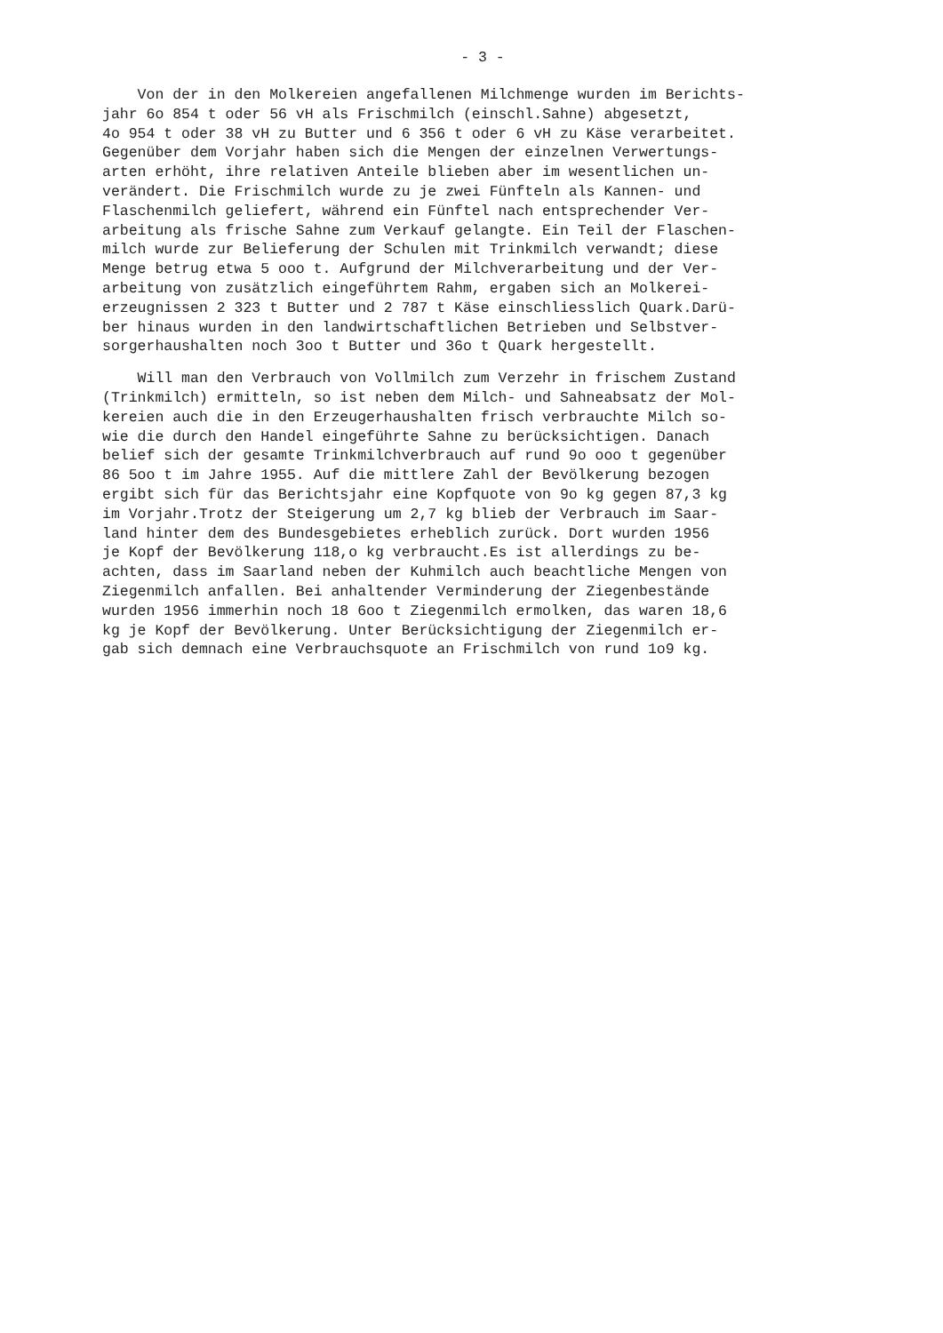- 3 -
Von der in den Molkereien angefallenen Milchmenge wurden im Berichts-
jahr 6o 854 t oder 56 vH als Frischmilch (einschl.Sahne) abgesetzt,
4o 954 t oder 38 vH zu Butter und 6 356 t oder 6 vH zu Käse verarbeitet.
Gegenüber dem Vorjahr haben sich die Mengen der einzelnen Verwertungs-
arten erhöht, ihre relativen Anteile blieben aber im wesentlichen un-
verändert. Die Frischmilch wurde zu je zwei Fünfteln als Kannen- und
Flaschenmilch geliefert, während ein Fünftel nach entsprechender Ver-
arbeitung als frische Sahne zum Verkauf gelangte. Ein Teil der Flaschen-
milch wurde zur Belieferung der Schulen mit Trinkmilch verwandt; diese
Menge betrug etwa 5 ooo t. Aufgrund der Milchverarbeitung und der Ver-
arbeitung von zusätzlich eingeführtem Rahm, ergaben sich an Molkerei-
erzeugnissen 2 323 t Butter und 2 787 t Käse einschliesslich Quark.Darü-
ber hinaus wurden in den landwirtschaftlichen Betrieben und Selbstver-
sorgerhaushalten noch 3oo t Butter und 36o t Quark hergestellt.
Will man den Verbrauch von Vollmilch zum Verzehr in frischem Zustand
(Trinkmilch) ermitteln, so ist neben dem Milch- und Sahneabsatz der Mol-
kereien auch die in den Erzeugerhaushalten frisch verbrauchte Milch so-
wie die durch den Handel eingeführte Sahne zu berücksichtigen. Danach
belief sich der gesamte Trinkmilchverbrauch auf rund 9o ooo t gegenüber
86 5oo t im Jahre 1955. Auf die mittlere Zahl der Bevölkerung bezogen
ergibt sich für das Berichtsjahr eine Kopfquote von 9o kg gegen 87,3 kg
im Vorjahr.Trotz der Steigerung um 2,7 kg blieb der Verbrauch im Saar-
land hinter dem des Bundesgebietes erheblich zurück. Dort wurden 1956
je Kopf der Bevölkerung 118,o kg verbraucht.Es ist allerdings zu be-
achten, dass im Saarland neben der Kuhmilch auch beachtliche Mengen von
Ziegenmilch anfallen. Bei anhaltender Verminderung der Ziegenbestände
wurden 1956 immerhin noch 18 6oo t Ziegenmilch ermolken, das waren 18,6
kg je Kopf der Bevölkerung. Unter Berücksichtigung der Ziegenmilch er-
gab sich demnach eine Verbrauchsquote an Frischmilch von rund 1o9 kg.